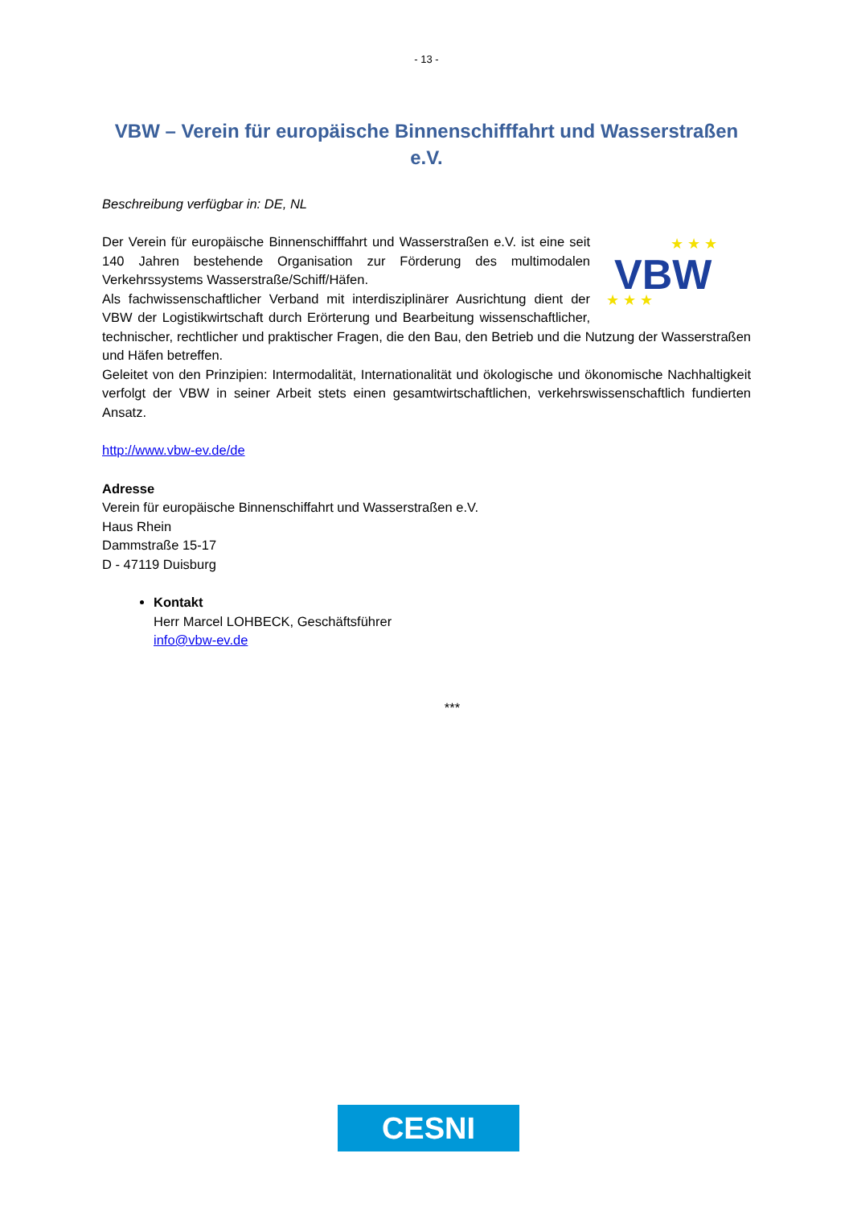- 13 -
VBW – Verein für europäische Binnenschifffahrt und Wasserstraßen e.V.
Beschreibung verfügbar in: DE, NL
VBW
★ ★ ★
★ ★ ★
Der Verein für europäische Binnenschifffahrt und Wasserstraßen e.V. ist eine seit 140 Jahren bestehende Organisation zur Förderung des multimodalen Verkehrssystems Wasserstraße/Schiff/Häfen.
Als fachwissenschaftlicher Verband mit interdisziplinärer Ausrichtung dient der VBW der Logistikwirtschaft durch Erörterung und Bearbeitung wissenschaftlicher, technischer, rechtlicher und praktischer Fragen, die den Bau, den Betrieb und die Nutzung der Wasserstraßen und Häfen betreffen.
Geleitet von den Prinzipien: Intermodalität, Internationalität und ökologische und ökonomische Nachhaltigkeit verfolgt der VBW in seiner Arbeit stets einen gesamtwirtschaftlichen, verkehrswissenschaftlich fundierten Ansatz.
http://www.vbw-ev.de/de
Adresse
Verein für europäische Binnenschiffahrt und Wasserstraßen e.V.
Haus Rhein
Dammstraße 15-17
D - 47119 Duisburg
Kontakt
Herr Marcel LOHBECK, Geschäftsführer
info@vbw-ev.de
***
CESNI